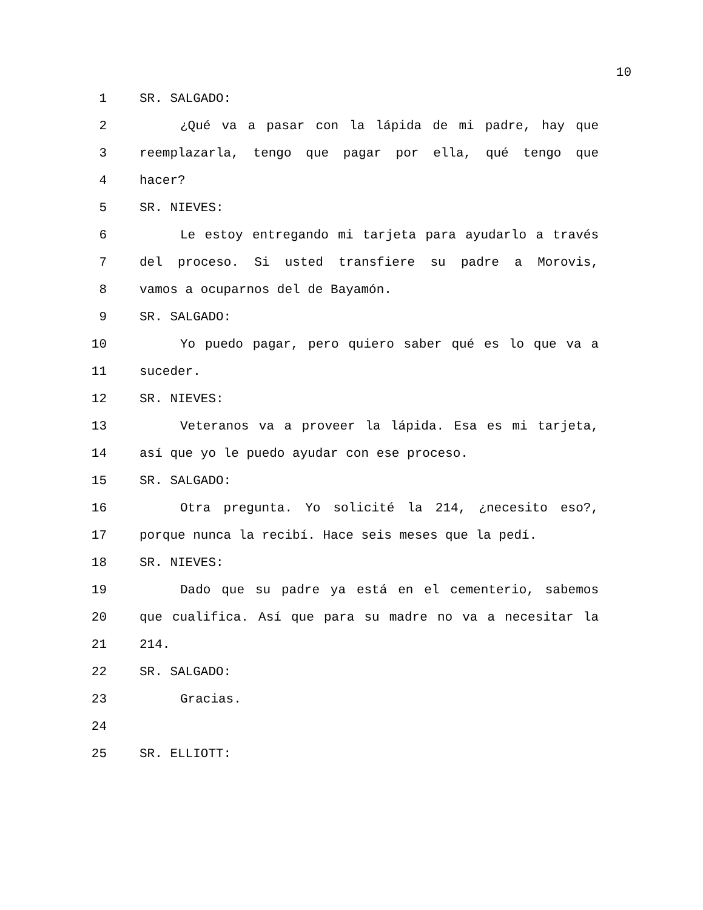10
1 SR. SALGADO:
2 ¿Qué va a pasar con la lápida de mi padre, hay que
3 reemplazarla, tengo que pagar por ella, qué tengo que
4 hacer?
5 SR. NIEVES:
6 Le estoy entregando mi tarjeta para ayudarlo a través
7 del proceso. Si usted transfiere su padre a Morovis,
8 vamos a ocuparnos del de Bayamón.
9 SR. SALGADO:
10 Yo puedo pagar, pero quiero saber qué es lo que va a
11 suceder.
12 SR. NIEVES:
13 Veteranos va a proveer la lápida. Esa es mi tarjeta,
14 así que yo le puedo ayudar con ese proceso.
15 SR. SALGADO:
16 Otra pregunta. Yo solicité la 214, ¿necesito eso?,
17 porque nunca la recibí. Hace seis meses que la pedí.
18 SR. NIEVES:
19 Dado que su padre ya está en el cementerio, sabemos
20 que cualifica. Así que para su madre no va a necesitar la
21 214.
22 SR. SALGADO:
23 Gracias.
24
25 SR. ELLIOTT: